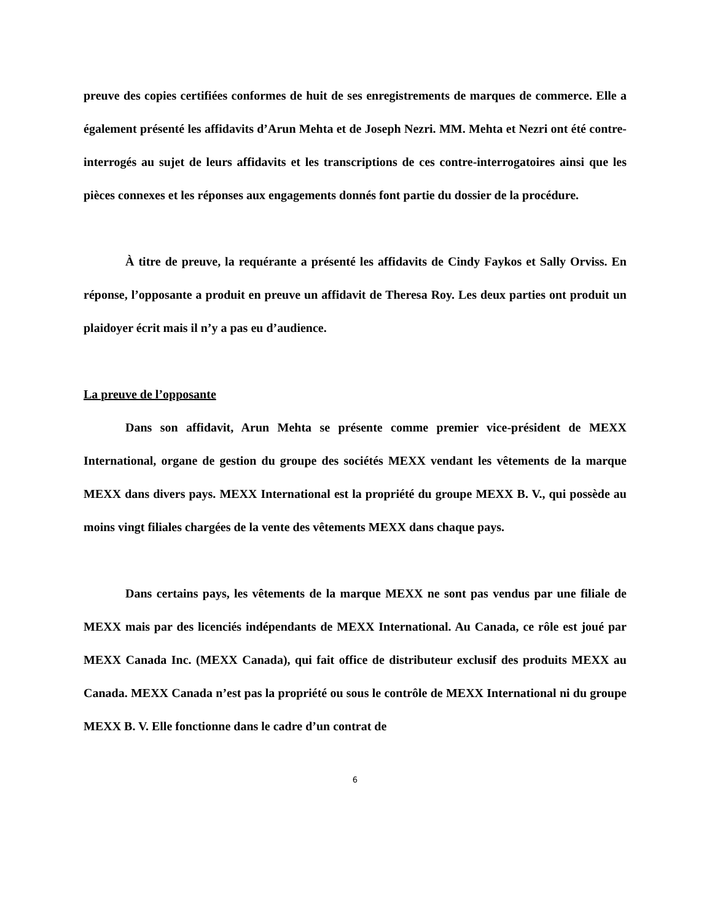preuve des copies certifiées conformes de huit de ses enregistrements de marques de commerce. Elle a également présenté les affidavits d’Arun Mehta et de Joseph Nezri. MM. Mehta et Nezri ont été contre-interrogés au sujet de leurs affidavits et les transcriptions de ces contre-interrogatoires ainsi que les pièces connexes et les réponses aux engagements donnés font partie du dossier de la procédure.
À titre de preuve, la requérante a présenté les affidavits de Cindy Faykos et Sally Orviss. En réponse, l’opposante a produit en preuve un affidavit de Theresa Roy. Les deux parties ont produit un plaidoyer écrit mais il n’y a pas eu d’audience.
La preuve de l’opposante
Dans son affidavit, Arun Mehta se présente comme premier vice-président de MEXX International, organe de gestion du groupe des sociétés MEXX vendant les vêtements de la marque MEXX dans divers pays. MEXX International est la propriété du groupe MEXX B. V., qui possède au moins vingt filiales chargées de la vente des vêtements MEXX dans chaque pays.
Dans certains pays, les vêtements de la marque MEXX ne sont pas vendus par une filiale de MEXX mais par des licenciés indépendants de MEXX International. Au Canada, ce rôle est joué par MEXX Canada Inc. (MEXX Canada), qui fait office de distributeur exclusif des produits MEXX au Canada. MEXX Canada n’est pas la propriété ou sous le contrôle de MEXX International ni du groupe MEXX B. V. Elle fonctionne dans le cadre d’un contrat de
6